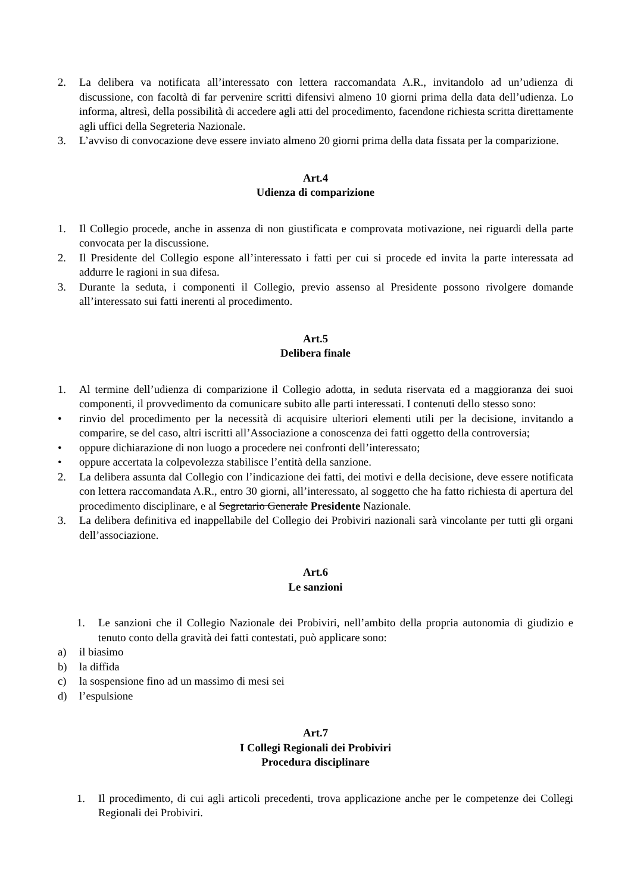2. La delibera va notificata all’interessato con lettera raccomandata A.R., invitandolo ad un’udienza di discussione, con facoltà di far pervenire scritti difensivi almeno 10 giorni prima della data dell’udienza. Lo informa, altresì, della possibilità di accedere agli atti del procedimento, facendone richiesta scritta direttamente agli uffici della Segreteria Nazionale.
3. L’avviso di convocazione deve essere inviato almeno 20 giorni prima della data fissata per la comparizione.
Art.4
Udienza di comparizione
1. Il Collegio procede, anche in assenza di non giustificata e comprovata motivazione, nei riguardi della parte convocata per la discussione.
2. Il Presidente del Collegio espone all’interessato i fatti per cui si procede ed invita la parte interessata ad addurre le ragioni in sua difesa.
3. Durante la seduta, i componenti il Collegio, previo assenso al Presidente possono rivolgere domande all’interessato sui fatti inerenti al procedimento.
Art.5
Delibera finale
1. Al termine dell’udienza di comparizione il Collegio adotta, in seduta riservata ed a maggioranza dei suoi componenti, il provvedimento da comunicare subito alle parti interessati. I contenuti dello stesso sono:
• rinvio del procedimento per la necessità di acquisire ulteriori elementi utili per la decisione, invitando a comparire, se del caso, altri iscritti all’Associazione a conoscenza dei fatti oggetto della controversia;
• oppure dichiarazione di non luogo a procedere nei confronti dell’interessato;
• oppure accertata la colpevolezza stabilisce l’entità della sanzione.
2. La delibera assunta dal Collegio con l’indicazione dei fatti, dei motivi e della decisione, deve essere notificata con lettera raccomandata A.R., entro 30 giorni, all’interessato, al soggetto che ha fatto richiesta di apertura del procedimento disciplinare, e al Segretario Generale Presidente Nazionale.
3. La delibera definitiva ed inappellabile del Collegio dei Probiviri nazionali sarà vincolante per tutti gli organi dell’associazione.
Art.6
Le sanzioni
1. Le sanzioni che il Collegio Nazionale dei Probiviri, nell’ambito della propria autonomia di giudizio e tenuto conto della gravità dei fatti contestati, può applicare sono:
a) il biasimo
b) la diffida
c) la sospensione fino ad un massimo di mesi sei
d) l’espulsione
Art.7
I Collegi Regionali dei Probiviri
Procedura disciplinare
1. Il procedimento, di cui agli articoli precedenti, trova applicazione anche per le competenze dei Collegi Regionali dei Probiviri.